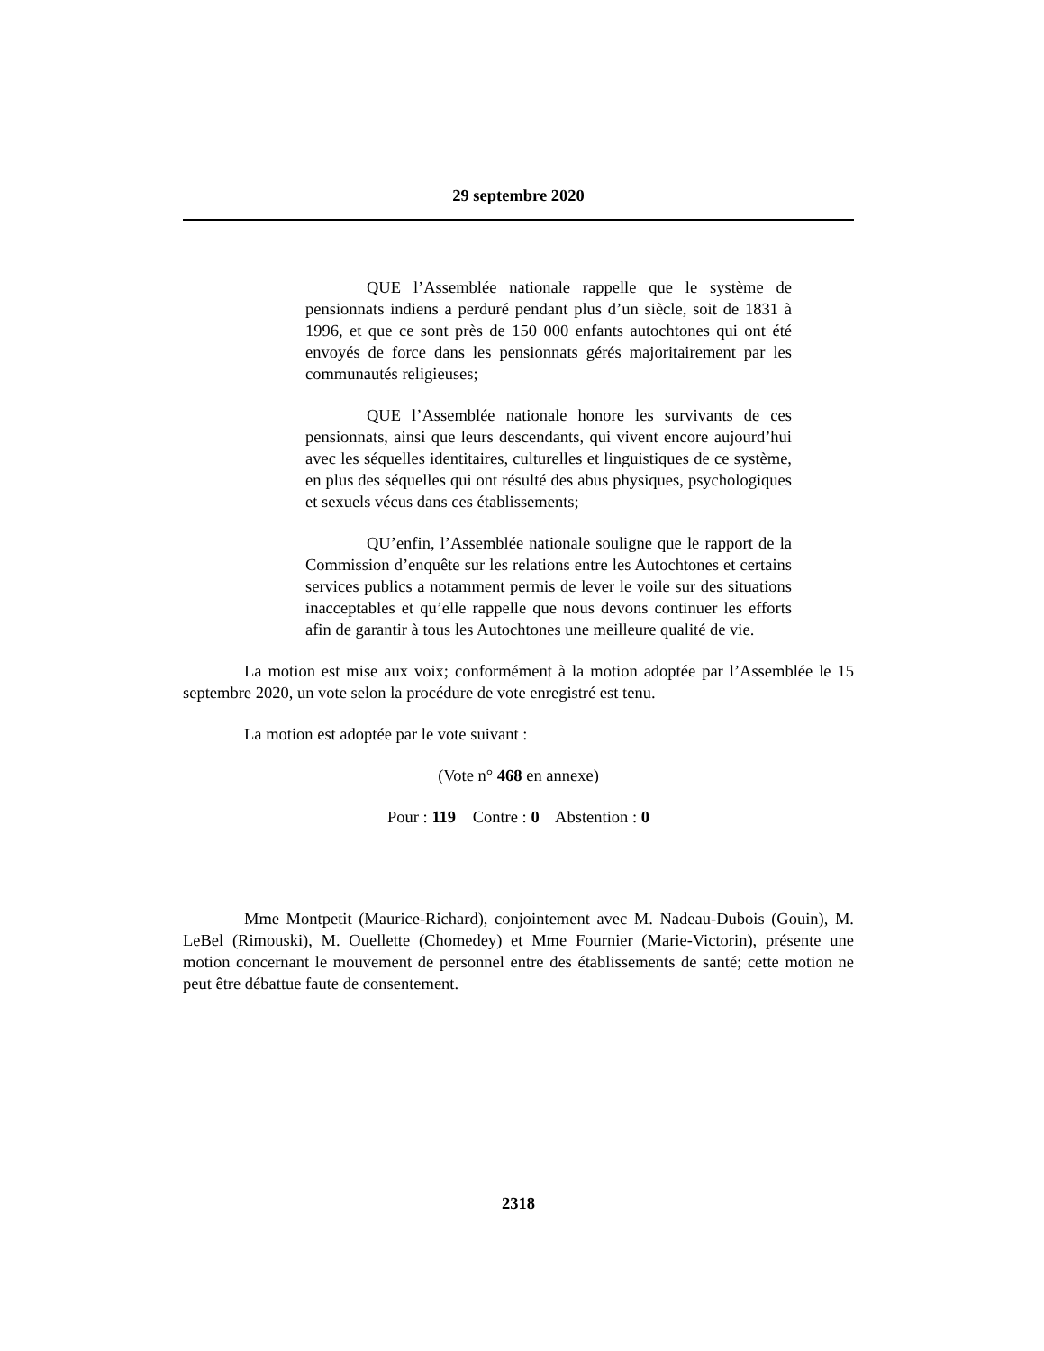29 septembre 2020
QUE l’Assemblée nationale rappelle que le système de pensionnats indiens a perduré pendant plus d’un siècle, soit de 1831 à 1996, et que ce sont près de 150 000 enfants autochtones qui ont été envoyés de force dans les pensionnats gérés majoritairement par les communautés religieuses;
QUE l’Assemblée nationale honore les survivants de ces pensionnats, ainsi que leurs descendants, qui vivent encore aujourd’hui avec les séquelles identitaires, culturelles et linguistiques de ce système, en plus des séquelles qui ont résulté des abus physiques, psychologiques et sexuels vécus dans ces établissements;
QU’enfin, l’Assemblée nationale souligne que le rapport de la Commission d’enquête sur les relations entre les Autochtones et certains services publics a notamment permis de lever le voile sur des situations inacceptables et qu’elle rappelle que nous devons continuer les efforts afin de garantir à tous les Autochtones une meilleure qualité de vie.
La motion est mise aux voix; conformément à la motion adoptée par l’Assemblée le 15 septembre 2020, un vote selon la procédure de vote enregistré est tenu.
La motion est adoptée par le vote suivant :
(Vote n° 468 en annexe)
Pour : 119 Contre : 0 Abstention : 0
Mme Montpetit (Maurice-Richard), conjointement avec M. Nadeau-Dubois (Gouin), M. LeBel (Rimouski), M. Ouellette (Chomedey) et Mme Fournier (Marie-Victorin), présente une motion concernant le mouvement de personnel entre des établissements de santé; cette motion ne peut être débattue faute de consentement.
2318